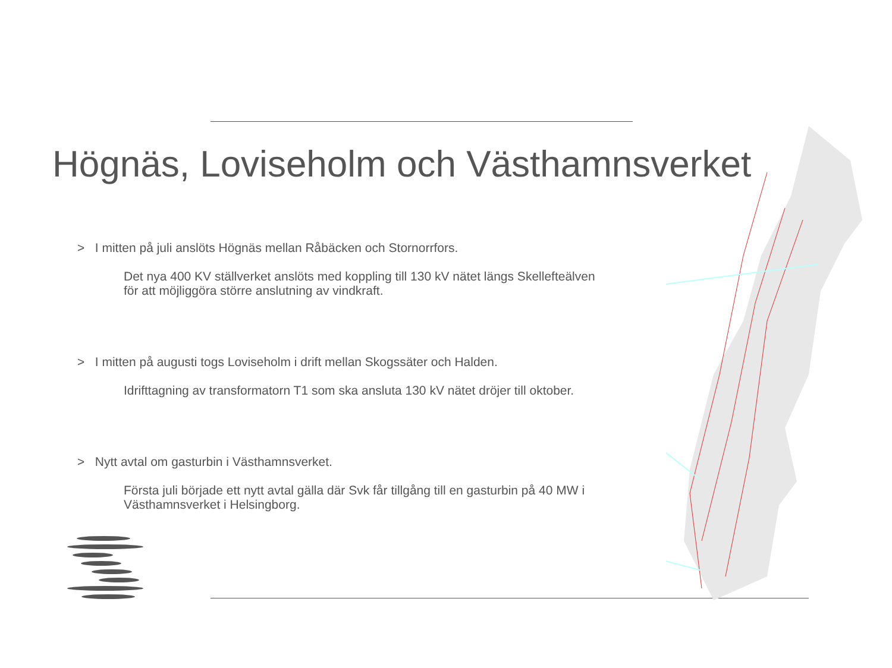Högnäs, Loviseholm och Västhamnsverket
> I mitten på juli anslöts Högnäs mellan Råbäcken och Stornorrfors.
Det nya 400 KV ställverket anslöts med koppling till 130 kV nätet längs Skellefteälven för att möjliggöra större anslutning av vindkraft.
> I mitten på augusti togs Loviseholm i drift mellan Skogssäter och Halden.
Idrifttagning av transformatorn T1 som ska ansluta 130 kV nätet dröjer till oktober.
> Nytt avtal om gasturbin i Västhamnsverket.
Första juli började ett nytt avtal gälla där Svk får tillgång till en gasturbin på 40 MW i Västhamnsverket i Helsingborg.